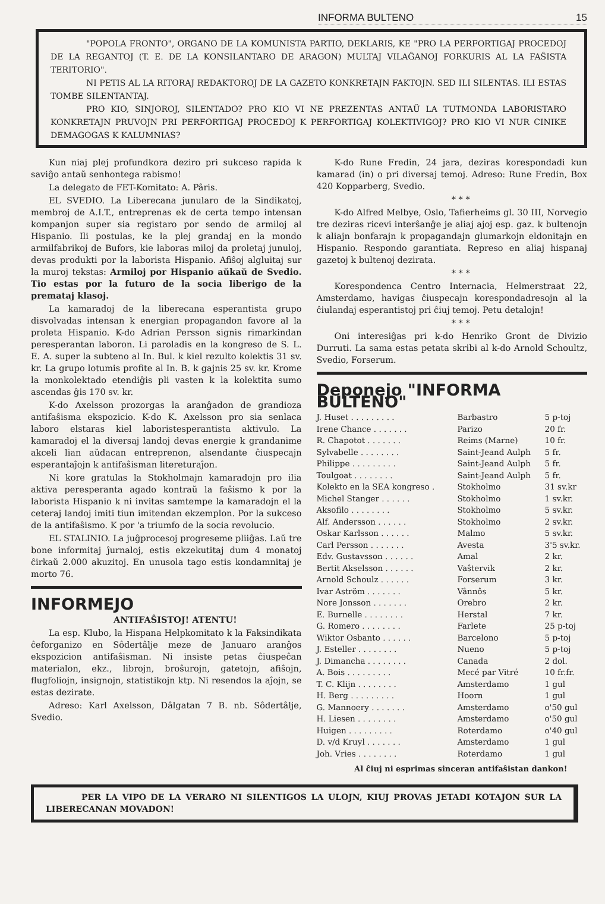INFORMA BULTENO 15
"POPOLA FRONTO", ORGANO DE LA KOMUNISTA PARTIO, DEKLARIS, KE "PRO LA PERFORTIGAJ PROCEDOJ DE LA REGANTOJ (T. E. DE LA KONSILANTARO DE ARAGON) MULTAJ VILAĜANOJ FORKURIS AL LA FAŜISTA TERITORIO".
NI PETIS AL LA RITORAJ REDAKTOROJ DE LA GAZETO KONKRETAJN FAKTOJN. SED ILI SILENTAS. ILI ESTAS TOMBE SILENTANTAJ.
PRO KIO, SINJOROJ, SILENTADO? PRO KIO VI NE PREZENTAS ANTAŬ LA TUTMONDA LABORISTARO KONKRETAJN PRUVOJN PRI PERFORTIGAJ PROCEDOJ K PERFORTIGAJ KOLEKTIVIGOJ? PRO KIO VI NUR CINIKE DEMAGOGAS K KALUMNIAS?
Kun niaj plej profundkora deziro pri sukceso rapida k saviĝo antaŭ senhontega rabismo!
La delegato de FET-Komitato: A. Pâris.
EL SVEDIO. La Liberecana junularo de la Sindikatoj, membroj de A.I.T., entreprenas ek de certa tempo intensan kompanjon super sia registaro por sendo de armiloj al Hispanio. Ili postulas, ke la plej grandaj en la mondo armilfabrikoj de Bufors, kie laboras miloj da proletaj junuloj, devas produkti por la laborista Hispanio. Afiŝoj algluitaj sur la muroj tekstas: Armiloj por Hispanio aŭkaŭ de Svedio. Tio estas por la futuro de la socia liberigo de la premataj klasoj.
La kamaradoj de la liberecana esperantista grupo disvolvadas intensan k energian propagandon favore al la proleta Hispanio. K-do Adrian Persson signis rimarkindan peresperantan laboron. Li paroladis en la kongreso de S. L. E. A. super la subteno al In. Bul. k kiel rezulto kolektis 31 sv. kr. La grupo lotumis profite al In. B. k gajnis 25 sv. kr. Krome la monkolektado etendiĝis pli vasten k la kolektita sumo ascendas ĝis 170 sv. kr.
K-do Axelsson prozorgas la aranĝadon de grandioza antifaŝisma ekspozicio. K-do K. Axelsson pro sia senlaca laboro elstaras kiel laboristesperantista aktivulo. La kamaradoj el la diversaj landoj devas energie k grandanime akceli lian aŭdacan entreprenon, alsendante ĉiuspecajn esperantaĵojn k antifaŝisman litereturaĵon.
Ni kore gratulas la Stokholmajn kamaradojn pro ilia aktiva peresperanta agado kontraŭ la faŝismo k por la laborista Hispanio k ni invitas samtempe la kamaradojn el la ceteraj landoj imiti tiun imitendan ekzemplon. Por la sukceso de la antifaŝismo. K por 'a triumfo de la socia revolucio.
EL STALINIO. La juĝprocesoj progreseme pliiĝas. Laŭ tre bone informitaj ĵurnaloj, estis ekzekutitaj dum 4 monatoj ĉirkaŭ 2.000 akuzitoj. En unusola tago estis kondamnitaj je morto 76.
INFORMEJO
ANTIFAŜISTOJ! ATENTU!
La esp. Klubo, la Hispana Helpkomitato k la Faksindikata ĉeforganizo en Sôdertâlje meze de Januaro aranĝos ekspozicion antifaŝisman. Ni insiste petas ĉiuspeĉan materialon, ekz., librojn, broŝurojn, gatetojn, afiŝojn, flugfoliojn, insignojn, statistikojn ktp. Ni resendos la aĵojn, se estas dezirate.
Adreso: Karl Axelsson, Dâlgatan 7 B. nb. Sôdertâlje, Svedio.
K-do Rune Fredin, 24 jara, deziras korespondadi kun kamarad (in) o pri diversaj temoj. Adreso: Rune Fredin, Box 420 Kopparberg, Svedio.
* * *
K-do Alfred Melbye, Oslo, Tafierheims gl. 30 III, Norvegio tre deziras ricevi interŝanĝe je aliaj ajoj esp. gaz. k bultenojn k aliajn bonfarajn k propagandajn glumarkojn eldonitajn en Hispanio. Respondo garantiata. Represo en aliaj hispanaj gazetoj k bultenoj dezirata.
* * *
Korespondenca Centro Internacia, Helmerstraat 22, Amsterdamo, havigas ĉiuspecajn korespondadresojn al la ĉiulandaj esperantistoj pri ĉiuj temoj. Petu detalojn!
* * *
Oni interesiĝas pri k-do Henriko Gront de Divizio Durruti. La sama estas petata skribi al k-do Arnold Schoultz, Svedio, Forserum.
Deponejo "INFORMA BULTENO"
| J. Huset . . . . . . . . . | Barbastro | 5 p-toj |
| Irene Chance . . . . . . . | Parizo | 20 fr. |
| R. Chapotot . . . . . . . | Reims (Marne) | 10 fr. |
| Sylvabelle . . . . . . . . | Saint-Jeand Aulph | 5 fr. |
| Philippe . . . . . . . . . | Saint-Jeand Aulph | 5 fr. |
| Toulgoat . . . . . . . . | Saint-Jeand Aulph | 5 fr. |
| Kolekto en la SEA kongreso . | Stokholmo | 31 sv.kr |
| Michel Stanger . . . . . . | Stokholmo | 1 sv.kr. |
| Aksofilo . . . . . . . . | Stokholmo | 5 sv.kr. |
| Alf. Andersson . . . . . . | Stokholmo | 2 sv.kr. |
| Oskar Karlsson . . . . . . | Malmo | 5 sv.kr. |
| Carl Persson . . . . . . . | Avesta | 3'5 sv.kr. |
| Edv. Gustavsson . . . . . . | Amal | 2 kr. |
| Bertit Akselsson . . . . . . | Vaŝtervik | 2 kr. |
| Arnold Schoulz . . . . . . | Forserum | 3 kr. |
| Ivar Aström . . . . . . . | Vânnôs | 5 kr. |
| Nore Jonsson . . . . . . . | Orebro | 2 kr. |
| E. Burnelle . . . . . . . . | Herstal | 7 kr. |
| G. Romero . . . . . . . . | Farlete | 25 p-toj |
| Wiktor Osbanto . . . . . . | Barcelono | 5 p-toj |
| J. Esteller . . . . . . . . | Nueno | 5 p-toj |
| J. Dimancha . . . . . . . . | Canada | 2 dol. |
| A. Bois . . . . . . . . . | Mecé par Vitré | 10 fr.fr. |
| T. C. Klijn . . . . . . . . | Amsterdamo | 1 gul |
| H. Berg . . . . . . . . . | Hoorn | 1 gul |
| G. Mannoery . . . . . . . | Amsterdamo | o'50 gul |
| H. Liesen . . . . . . . . | Amsterdamo | o'50 gul |
| Huigen . . . . . . . . . | Roterdamo | o'40 gul |
| D. v/d Kruyl . . . . . . . | Amsterdamo | 1 gul |
| Joh. Vries . . . . . . . . | Roterdamo | 1 gul |
Al ĉiuj ni esprimas sinceran antifaŝistan dankon!
PER LA VIPO DE LA VERARO NI SILENTIGOS LA ULOJN, KIUJ PROVAS JETADI KOTAJON SUR LA LIBERECANAN MOVADON!